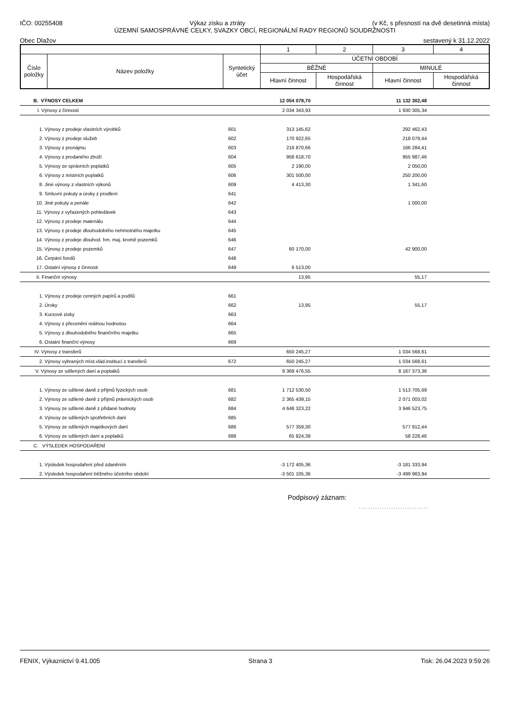IČO: 00255408 Výkaz zisku a ztráty (v Kč, s přesností na dvě desetinná místa)
ÚZEMNÍ SAMOSPRÁVNÉ CELKY, SVAZKY OBCÍ, REGIONÁLNÍ RADY REGIONŮ SOUDRŽNOSTI
Obec Dlažov sestavený k 31.12.2022
| | | | 1 | 2 | 3 | 4 |
| Číslo položky | Název položky | Syntetický účet | ÚČETNÍ OBDOBÍ | | | |
| | | | BĚŽNÉ | | MINULÉ | |
| | | | Hlavní činnost | Hospodářská činnost | Hlavní činnost | Hospodářská činnost |
| B. VÝNOSY CELKEM | | 12 054 079,70 | | 11 132 302,48 | |
| I. Výnosy z činnosti | | 2 034 343,93 | | 1 930 305,34 | |
| 1. Výnosy z prodeje vlastních výrobků | 601 | 313 145,62 | | 292 462,43 | |
| 2. Výnosy z prodeje služeb | 602 | 170 922,65 | | 218 079,44 | |
| 3. Výnosy z pronájmu | 603 | 216 870,66 | | 166 284,41 | |
| 4. Výnosy z prodaného zboží | 604 | 958 618,70 | | 955 987,46 | |
| 5. Výnosy ze správních poplatků | 605 | 2 190,00 | | 2 050,00 | |
| 6. Výnosy z místních poplatků | 606 | 301 500,00 | | 250 200,00 | |
| 8. Jiné výnosy z vlastních výkonů | 609 | 4 413,30 | | 1 341,60 | |
| 9. Smluvní pokuty a úroky z prodlení | 641 | | | | |
| 10. Jiné pokuty a penále | 642 | | | 1 000,00 | |
| 11. Výnosy z vyřazených pohledávek | 643 | | | | |
| 12. Výnosy z prodeje materiálu | 644 | | | | |
| 13. Výnosy z prodeje dlouhodobého nehmotného majetku | 645 | | | | |
| 14. Výnosy z prodeje dlouhod. hm. maj. kromě pozemků | 646 | | | | |
| 15. Výnosy z prodeje pozemků | 647 | 60 170,00 | | 42 900,00 | |
| 16. Čerpání fondů | 648 | | | | |
| 17. Ostatní výnosy z činnosti | 649 | 6 513,00 | | | |
| II. Finanční výnosy | | 13,95 | | 55,17 | |
| 1. Výnosy z prodeje cenných papírů a podílů | 661 | | | | |
| 2. Úroky | 662 | 13,95 | | 55,17 | |
| 3. Kurzové zisky | 663 | | | | |
| 4. Výnosy z přecenění reálnou hodnotou | 664 | | | | |
| 5. Výnosy z dlouhodobého finančního majetku | 665 | | | | |
| 6. Ostatní finanční výnosy | 669 | | | | |
| IV. Výnosy z transferů | | 650 245,27 | | 1 034 568,61 | |
| 2. Výnosy vybraných míst.vlád.institucí z transferů | 672 | 650 245,27 | | 1 034 568,61 | |
| V. Výnosy ze sdílených daní a poplatků | | 9 369 476,55 | | 8 167 373,36 | |
| 1. Výnosy ze sdílené daně z příjmů fyzických osob | 681 | 1 712 530,50 | | 1 513 705,69 | |
| 2. Výnosy ze sdílené daně z příjmů právnických osob | 682 | 2 365 439,15 | | 2 071 003,02 | |
| 3. Výnosy ze sdílené daně z přidané hodnoty | 684 | 4 648 323,22 | | 3 946 523,75 | |
| 4. Výnosy ze sdílených spotřebních daní | 685 | | | | |
| 5. Výnosy ze sdílených majetkových daní | 686 | 577 359,30 | | 577 912,44 | |
| 6. Výnosy ze sdílených daní a poplatků | 688 | 65 824,38 | | 58 228,46 | |
| C. VÝSLEDEK HOSPODAŘENÍ | | | | | |
| 1. Výsledek hospodaření před zdaněním | | -3 172 405,36 | | -3 181 333,94 | |
| 2. Výsledek hospodaření běžného účetního období | | -3 501 105,36 | | -3 499 963,94 | |
Podpisový záznam:
..............................
FENIX, Výkaznictví 9.41.005 Strana 3 Tisk: 26.04.2023 9:59:26